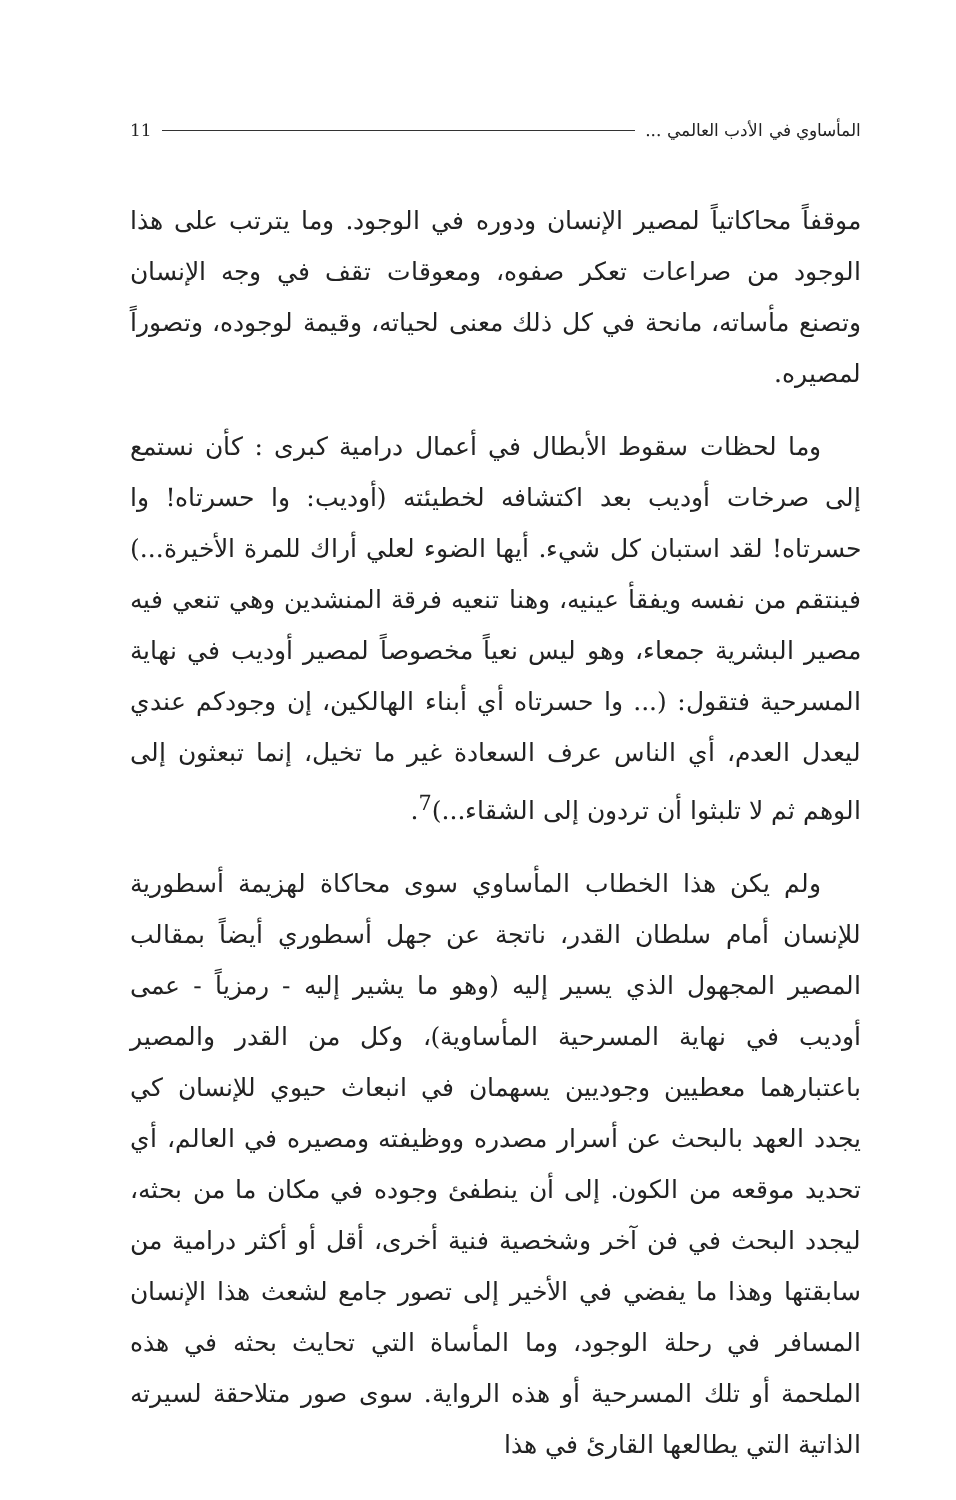المأساوي في الأدب العالمي ... 11
موقفاً محاكاتياً لمصير الإنسان ودوره في الوجود. وما يترتب على هذا الوجود من صراعات تعكر صفوه، ومعوقات تقف في وجه الإنسان وتصنع مأساته، مانحة في كل ذلك معنى لحياته، وقيمة لوجوده، وتصوراً لمصيره.
وما لحظات سقوط الأبطال في أعمال درامية كبرى : كأن نستمع إلى صرخات أوديب بعد اكتشافه لخطيئته (أوديب: وا حسرتاه! وا حسرتاه! لقد استبان كل شيء. أيها الضوء لعلي أراك للمرة الأخيرة...) فينتقم من نفسه ويفقأ عينيه، وهنا تنعيه فرقة المنشدين وهي تنعي فيه مصير البشرية جمعاء، وهو ليس نعياً مخصوصاً لمصير أوديب في نهاية المسرحية فتقول: (... وا حسرتاه أي أبناء الهالكين، إن وجودكم عندي ليعدل العدم، أي الناس عرف السعادة غير ما تخيل، إنما تبعثون إلى الوهم ثم لا تلبثوا أن تردون إلى الشقاء...)<sup>7</sup>.
ولم يكن هذا الخطاب المأساوي سوى محاكاة لهزيمة أسطورية للإنسان أمام سلطان القدر، ناتجة عن جهل أسطوري أيضاً بمقالب المصير المجهول الذي يسير إليه (وهو ما يشير إليه - رمزياً - عمى أوديب في نهاية المسرحية المأساوية)، وكل من القدر والمصير باعتبارهما معطيين وجوديين يسهمان في انبعاث حيوي للإنسان كي يجدد العهد بالبحث عن أسرار مصدره ووظيفته ومصيره في العالم، أي تحديد موقعه من الكون. إلى أن ينطفئ وجوده في مكان ما من بحثه، ليجدد البحث في فن آخر وشخصية فنية أخرى، أقل أو أكثر درامية من سابقتها وهذا ما يفضي في الأخير إلى تصور جامع لشعث هذا الإنسان المسافر في رحلة الوجود، وما المأساة التي تحايث بحثه في هذه الملحمة أو تلك المسرحية أو هذه الرواية. سوى صور متلاحقة لسيرته الذاتية التي يطالعها القارئ في هذا